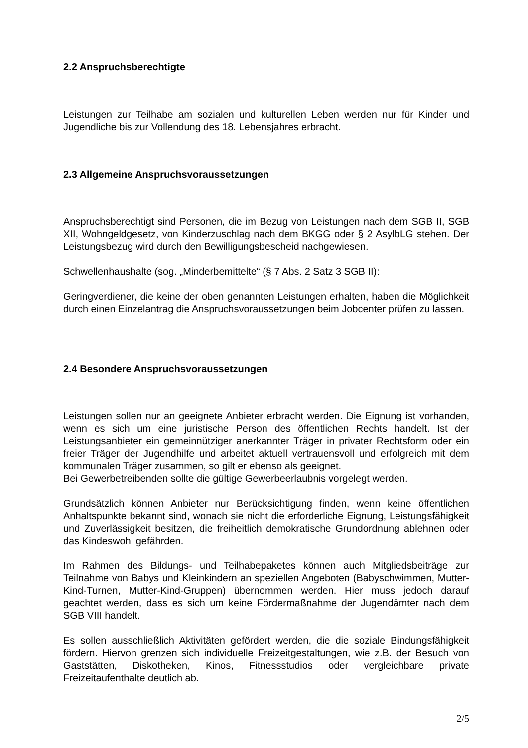2.2 Anspruchsberechtigte
Leistungen zur Teilhabe am sozialen und kulturellen Leben werden nur für Kinder und Jugendliche bis zur Vollendung des 18. Lebensjahres erbracht.
2.3 Allgemeine Anspruchsvoraussetzungen
Anspruchsberechtigt sind Personen, die im Bezug von Leistungen nach dem SGB II, SGB XII, Wohngeldgesetz, von Kinderzuschlag nach dem BKGG oder § 2 AsylbLG stehen. Der Leistungsbezug wird durch den Bewilligungsbescheid nachgewiesen.
Schwellenhaushalte (sog. „Minderbemittelte“ (§ 7 Abs. 2 Satz 3 SGB II):
Geringverdiener, die keine der oben genannten Leistungen erhalten, haben die Möglichkeit durch einen Einzelantrag die Anspruchsvoraussetzungen beim Jobcenter prüfen zu lassen.
2.4 Besondere Anspruchsvoraussetzungen
Leistungen sollen nur an geeignete Anbieter erbracht werden. Die Eignung ist vorhanden, wenn es sich um eine juristische Person des öffentlichen Rechts handelt. Ist der Leistungsanbieter ein gemeinnütziger anerkannter Träger in privater Rechtsform oder ein freier Träger der Jugendhilfe und arbeitet aktuell vertrauensvoll und erfolgreich mit dem kommunalen Träger zusammen, so gilt er ebenso als geeignet.
Bei Gewerbetreibenden sollte die gültige Gewerbeerlaubnis vorgelegt werden.
Grundsätzlich können Anbieter nur Berücksichtigung finden, wenn keine öffentlichen Anhaltspunkte bekannt sind, wonach sie nicht die erforderliche Eignung, Leistungsfähigkeit und Zuverlässigkeit besitzen, die freiheitlich demokratische Grundordnung ablehnen oder das Kindeswohl gefährden.
Im Rahmen des Bildungs- und Teilhabepaketes können auch Mitgliedsbeiträge zur Teilnahme von Babys und Kleinkindern an speziellen Angeboten (Babyschwimmen, Mutter-Kind-Turnen, Mutter-Kind-Gruppen) übernommen werden. Hier muss jedoch darauf geachtet werden, dass es sich um keine Fördermaßnahme der Jugendämter nach dem SGB VIII handelt.
Es sollen ausschließlich Aktivitäten gefördert werden, die die soziale Bindungsfähigkeit fördern. Hiervon grenzen sich individuelle Freizeitgestaltungen, wie z.B. der Besuch von Gaststätten, Diskotheken, Kinos, Fitnessstudios oder vergleichbare private Freizeitaufenthalte deutlich ab.
2/5